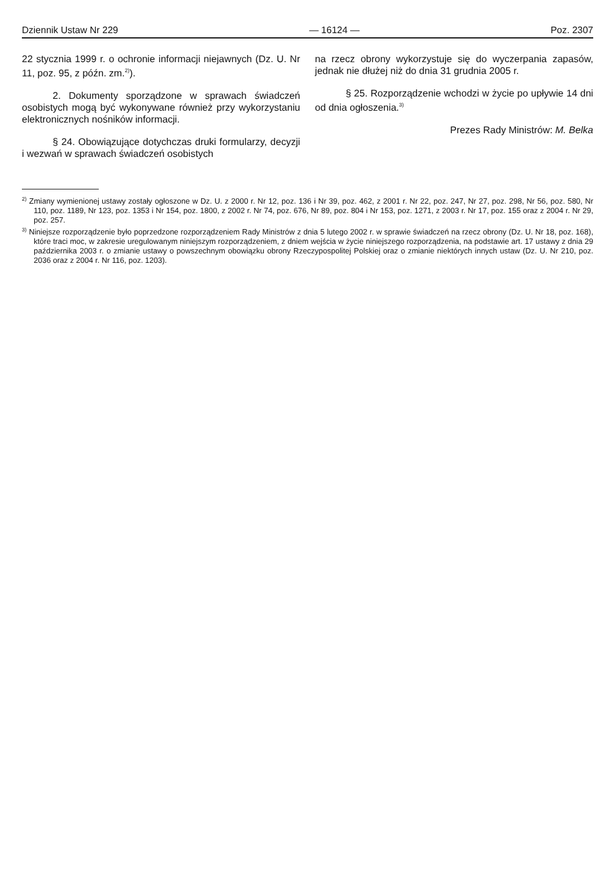Dziennik Ustaw Nr 229 — 16124 — Poz. 2307
22 stycznia 1999 r. o ochronie informacji niejawnych (Dz. U. Nr 11, poz. 95, z późn. zm.<sup>2)</sup>).
2. Dokumenty sporządzone w sprawach świadczeń osobistych mogą być wykonywane również przy wykorzystaniu elektronicznych nośników informacji.
§ 24. Obowiązujące dotychczas druki formularzy, decyzji i wezwań w sprawach świadczeń osobistych
na rzecz obrony wykorzystuje się do wyczerpania zapasów, jednak nie dłużej niż do dnia 31 grudnia 2005 r.
§ 25. Rozporządzenie wchodzi w życie po upływie 14 dni od dnia ogłoszenia.<sup>3)</sup>
Prezes Rady Ministrów: M. Belka
<sup>2)</sup> Zmiany wymienionej ustawy zostały ogłoszone w Dz. U. z 2000 r. Nr 12, poz. 136 i Nr 39, poz. 462, z 2001 r. Nr 22, poz. 247, Nr 27, poz. 298, Nr 56, poz. 580, Nr 110, poz. 1189, Nr 123, poz. 1353 i Nr 154, poz. 1800, z 2002 r. Nr 74, poz. 676, Nr 89, poz. 804 i Nr 153, poz. 1271, z 2003 r. Nr 17, poz. 155 oraz z 2004 r. Nr 29, poz. 257.
<sup>3)</sup> Niniejsze rozporządzenie było poprzedzone rozporządzeniem Rady Ministrów z dnia 5 lutego 2002 r. w sprawie świadczeń na rzecz obrony (Dz. U. Nr 18, poz. 168), które traci moc, w zakresie uregulowanym niniejszym rozporządzeniem, z dniem wejścia w życie niniejszego rozporządzenia, na podstawie art. 17 ustawy z dnia 29 października 2003 r. o zmianie ustawy o powszechnym obowiązku obrony Rzeczypospolitej Polskiej oraz o zmianie niektórych innych ustaw (Dz. U. Nr 210, poz. 2036 oraz z 2004 r. Nr 116, poz. 1203).